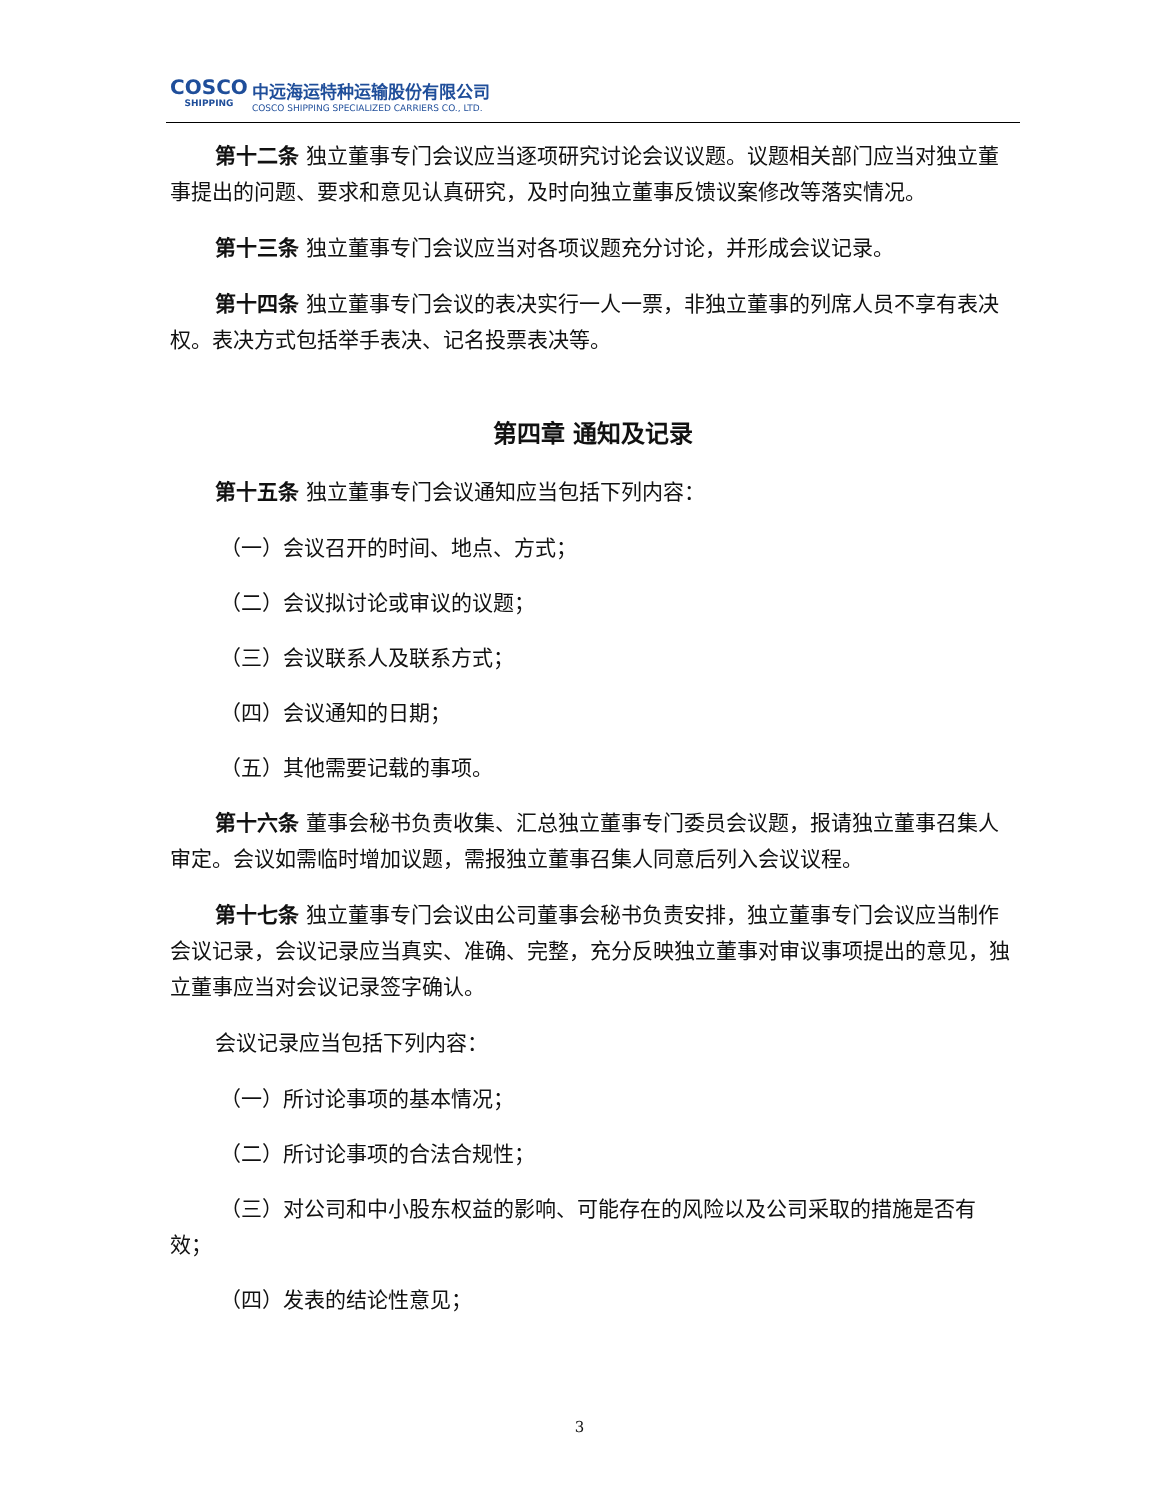COSCO
SHIPPING
中远海运特种运输股份有限公司
COSCO SHIPPING SPECIALIZED CARRIERS CO., LTD.
第十二条 独立董事专门会议应当逐项研究讨论会议议题。议题相关部门应当对独立董事提出的问题、要求和意见认真研究，及时向独立董事反馈议案修改等落实情况。
第十三条 独立董事专门会议应当对各项议题充分讨论，并形成会议记录。
第十四条 独立董事专门会议的表决实行一人一票，非独立董事的列席人员不享有表决权。表决方式包括举手表决、记名投票表决等。
第四章 通知及记录
第十五条 独立董事专门会议通知应当包括下列内容：
（一）会议召开的时间、地点、方式；
（二）会议拟讨论或审议的议题；
（三）会议联系人及联系方式；
（四）会议通知的日期；
（五）其他需要记载的事项。
第十六条 董事会秘书负责收集、汇总独立董事专门委员会议题，报请独立董事召集人审定。会议如需临时增加议题，需报独立董事召集人同意后列入会议议程。
第十七条 独立董事专门会议由公司董事会秘书负责安排，独立董事专门会议应当制作会议记录，会议记录应当真实、准确、完整，充分反映独立董事对审议事项提出的意见，独立董事应当对会议记录签字确认。
会议记录应当包括下列内容：
（一）所讨论事项的基本情况；
（二）所讨论事项的合法合规性；
（三）对公司和中小股东权益的影响、可能存在的风险以及公司采取的措施是否有效；
（四）发表的结论性意见；
3